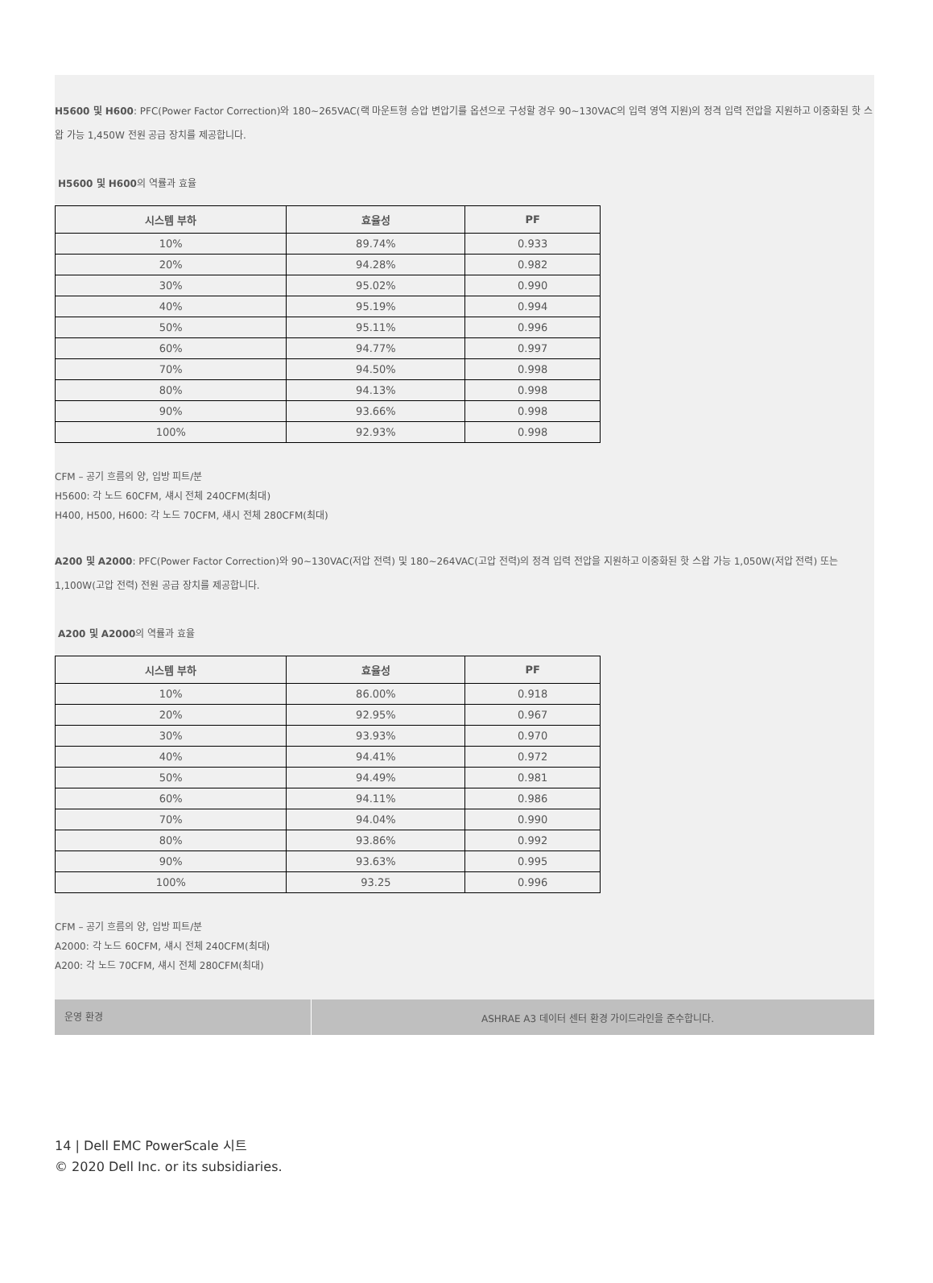H5600 및 H600: PFC(Power Factor Correction)와 180~265VAC(랙 마운트형 승압 변압기를 옵션으로 구성할 경우 90~130VAC의 입력 영역 지원)의 정격 입력 전압을 지원하고 이중화된 핫 스왑 가능 1,450W 전원 공급 장치를 제공합니다.
H5600 및 H600의 역률과 효율
| 시스템 부하 | 효율성 | PF |
| --- | --- | --- |
| 10% | 89.74% | 0.933 |
| 20% | 94.28% | 0.982 |
| 30% | 95.02% | 0.990 |
| 40% | 95.19% | 0.994 |
| 50% | 95.11% | 0.996 |
| 60% | 94.77% | 0.997 |
| 70% | 94.50% | 0.998 |
| 80% | 94.13% | 0.998 |
| 90% | 93.66% | 0.998 |
| 100% | 92.93% | 0.998 |
CFM – 공기 흐름의 양, 입방 피트/분
H5600: 각 노드 60CFM, 섀시 전체 240CFM(최대)
H400, H500, H600: 각 노드 70CFM, 섀시 전체 280CFM(최대)
A200 및 A2000: PFC(Power Factor Correction)와 90~130VAC(저압 전력) 및 180~264VAC(고압 전력)의 정격 입력 전압을 지원하고 이중화된 핫 스왑 가능 1,050W(저압 전력) 또는 1,100W(고압 전력) 전원 공급 장치를 제공합니다.
A200 및 A2000의 역률과 효율
| 시스템 부하 | 효율성 | PF |
| --- | --- | --- |
| 10% | 86.00% | 0.918 |
| 20% | 92.95% | 0.967 |
| 30% | 93.93% | 0.970 |
| 40% | 94.41% | 0.972 |
| 50% | 94.49% | 0.981 |
| 60% | 94.11% | 0.986 |
| 70% | 94.04% | 0.990 |
| 80% | 93.86% | 0.992 |
| 90% | 93.63% | 0.995 |
| 100% | 93.25 | 0.996 |
CFM – 공기 흐름의 양, 입방 피트/분
A2000: 각 노드 60CFM, 섀시 전체 240CFM(최대)
A200: 각 노드 70CFM, 섀시 전체 280CFM(최대)
운영 환경
ASHRAE A3 데이터 센터 환경 가이드라인을 준수합니다.
14 | Dell EMC PowerScale 시트
© 2020 Dell Inc. or its subsidiaries.